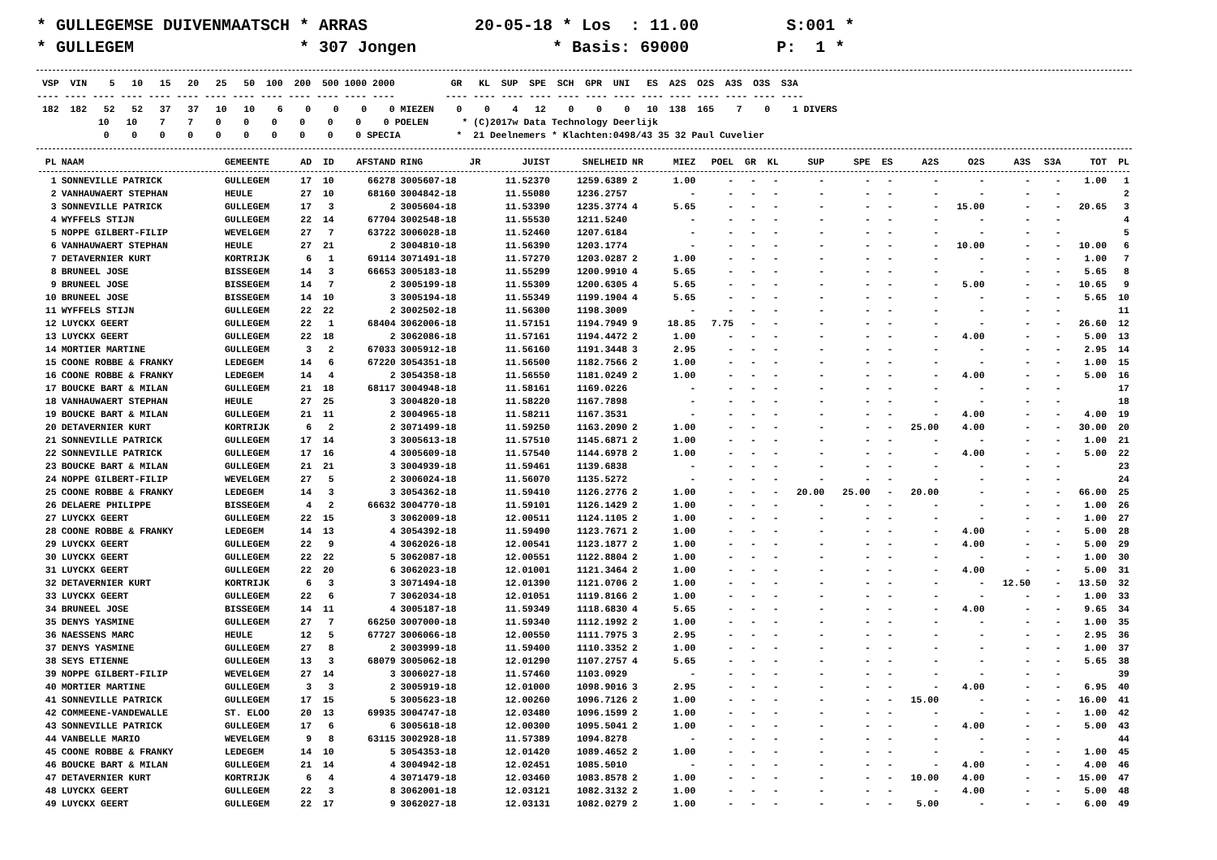* GULLEGEMSE DUIVENMAATSCH * ARRAS           20-05-18 * Los  : 11.00         S:001 *
* GULLEGEM                 * 307 Jongen              * Basis: 69000         P:  1 *
 VSP  VIN    5   10   15   20   25   50  100  200  500 1000 2000          GR   KL  SUP  SPE  SCH  GPR  UNI   ES  A2S  O2S  A3S  O3S  S3A
---- ---- ---- ---- ---- ---- ---- ---- ---- ---- ---- ---- ----         ---- ---- ---- ---- ---- ---- ---- ---- ---- ---- ---- ---- ----
 182  182   52   52   37   37   10   10    6    0    0    0    0 MIEZEN    0    0    4   12    0    0    0   10  138  165    7    0    1 DIVERS
           10   10    7    7    0    0    0    0    0    0    0 POELEN      * (C)2017w Data Technology Deerlijk
            0    0    0    0    0    0    0    0    0    0 SPECIA          *  21 Deelnemers * Klachten:0498/43 35 32 Paul Cuvelier
| PL | NAAM | GEMEENTE | AD | ID | AFSTAND | RING | JR | JUIST | SNELHEID | NR | MIEZ | POEL | GR | KL | SUP | SPE | ES | A2S | O2S | A3S | S3A | TOT | PL |
| --- | --- | --- | --- | --- | --- | --- | --- | --- | --- | --- | --- | --- | --- | --- | --- | --- | --- | --- | --- | --- | --- | --- | --- |
| 1 | SONNEVILLE PATRICK | GULLEGEM | 17 | 10 | 66278 | 3005607-18 | | 11.52370 | 1259.6389 | 2 | 1.00 | - | - | - | - | - | - | - | - | - | - | 1.00 | 1 |
| 2 | VANHAUWAERT STEPHAN | HEULE | 27 | 10 | 68160 | 3004842-18 | | 11.55080 | 1236.2757 | | - | - | - | - | - | - | - | - | - | - | - | | 2 |
| 3 | SONNEVILLE PATRICK | GULLEGEM | 17 | 3 | 2 | 3005604-18 | | 11.53390 | 1235.3774 | 4 | 5.65 | - | - | - | - | - | - | - | 15.00 | - | - | 20.65 | 3 |
| 4 | WYFFELS STIJN | GULLEGEM | 22 | 14 | 67704 | 3002548-18 | | 11.55530 | 1211.5240 | | - | - | - | - | - | - | - | - | - | - | - | | 4 |
| 5 | NOPPE GILBERT-FILIP | WEVELGEM | 27 | 7 | 63722 | 3006028-18 | | 11.52460 | 1207.6184 | | - | - | - | - | - | - | - | - | - | - | - | | 5 |
| 6 | VANHAUWAERT STEPHAN | HEULE | 27 | 21 | 2 | 3004810-18 | | 11.56390 | 1203.1774 | | - | - | - | - | - | - | - | - | 10.00 | - | - | 10.00 | 6 |
| 7 | DETAVERNIER KURT | KORTRIJK | 6 | 1 | 69114 | 3071491-18 | | 11.57270 | 1203.0287 | 2 | 1.00 | - | - | - | - | - | - | - | - | - | - | 1.00 | 7 |
| 8 | BRUNEEL JOSE | BISSEGEM | 14 | 3 | 66653 | 3005183-18 | | 11.55299 | 1200.9910 | 4 | 5.65 | - | - | - | - | - | - | - | - | - | - | 5.65 | 8 |
| 9 | BRUNEEL JOSE | BISSEGEM | 14 | 7 | 2 | 3005199-18 | | 11.55309 | 1200.6305 | 4 | 5.65 | - | - | - | - | - | - | - | 5.00 | - | - | 10.65 | 9 |
| 10 | BRUNEEL JOSE | BISSEGEM | 14 | 10 | 3 | 3005194-18 | | 11.55349 | 1199.1904 | 4 | 5.65 | - | - | - | - | - | - | - | - | - | - | 5.65 | 10 |
| 11 | WYFFELS STIJN | GULLEGEM | 22 | 22 | 2 | 3002502-18 | | 11.56300 | 1198.3009 | | - | - | - | - | - | - | - | - | - | - | - | | 11 |
| 12 | LUYCKX GEERT | GULLEGEM | 22 | 1 | 68404 | 3062006-18 | | 11.57151 | 1194.7949 | 9 | 18.85 | 7.75 | - | - | - | - | - | - | - | - | - | 26.60 | 12 |
| 13 | LUYCKX GEERT | GULLEGEM | 22 | 18 | 2 | 3062086-18 | | 11.57161 | 1194.4472 | 2 | 1.00 | - | - | - | - | - | - | - | 4.00 | - | - | 5.00 | 13 |
| 14 | MORTIER MARTINE | GULLEGEM | 3 | 2 | 67033 | 3005912-18 | | 11.56160 | 1191.3448 | 3 | 2.95 | - | - | - | - | - | - | - | - | - | - | 2.95 | 14 |
| 15 | COONE ROBBE & FRANKY | LEDEGEM | 14 | 6 | 67220 | 3054351-18 | | 11.56500 | 1182.7566 | 2 | 1.00 | - | - | - | - | - | - | - | - | - | - | 1.00 | 15 |
| 16 | COONE ROBBE & FRANKY | LEDEGEM | 14 | 4 | 2 | 3054358-18 | | 11.56550 | 1181.0249 | 2 | 1.00 | - | - | - | - | - | - | - | 4.00 | - | - | 5.00 | 16 |
| 17 | BOUCKE BART & MILAN | GULLEGEM | 21 | 18 | 68117 | 3004948-18 | | 11.58161 | 1169.0226 | | - | - | - | - | - | - | - | - | - | - | - | | 17 |
| 18 | VANHAUWAERT STEPHAN | HEULE | 27 | 25 | 3 | 3004820-18 | | 11.58220 | 1167.7898 | | - | - | - | - | - | - | - | - | - | - | - | | 18 |
| 19 | BOUCKE BART & MILAN | GULLEGEM | 21 | 11 | 2 | 3004965-18 | | 11.58211 | 1167.3531 | | - | - | - | - | - | - | - | - | 4.00 | - | - | 4.00 | 19 |
| 20 | DETAVERNIER KURT | KORTRIJK | 6 | 2 | 2 | 3071499-18 | | 11.59250 | 1163.2090 | 2 | 1.00 | - | - | - | - | - | - | 25.00 | 4.00 | - | - | 30.00 | 20 |
| 21 | SONNEVILLE PATRICK | GULLEGEM | 17 | 14 | 3 | 3005613-18 | | 11.57510 | 1145.6871 | 2 | 1.00 | - | - | - | - | - | - | - | - | - | - | 1.00 | 21 |
| 22 | SONNEVILLE PATRICK | GULLEGEM | 17 | 16 | 4 | 3005609-18 | | 11.57540 | 1144.6978 | 2 | 1.00 | - | - | - | - | - | - | - | 4.00 | - | - | 5.00 | 22 |
| 23 | BOUCKE BART & MILAN | GULLEGEM | 21 | 21 | 3 | 3004939-18 | | 11.59461 | 1139.6838 | | - | - | - | - | - | - | - | - | - | - | - | | 23 |
| 24 | NOPPE GILBERT-FILIP | WEVELGEM | 27 | 5 | 2 | 3006024-18 | | 11.56070 | 1135.5272 | | - | - | - | - | - | - | - | - | - | - | - | | 24 |
| 25 | COONE ROBBE & FRANKY | LEDEGEM | 14 | 3 | 3 | 3054362-18 | | 11.59410 | 1126.2776 | 2 | 1.00 | - | - | - | 20.00 | 25.00 | - | 20.00 | - | - | - | 66.00 | 25 |
| 26 | DELAERE PHILIPPE | BISSEGEM | 4 | 2 | 66632 | 3004770-18 | | 11.59101 | 1126.1429 | 2 | 1.00 | - | - | - | - | - | - | - | - | - | - | 1.00 | 26 |
| 27 | LUYCKX GEERT | GULLEGEM | 22 | 15 | 3 | 3062009-18 | | 12.00511 | 1124.1105 | 2 | 1.00 | - | - | - | - | - | - | - | - | - | - | 1.00 | 27 |
| 28 | COONE ROBBE & FRANKY | LEDEGEM | 14 | 13 | 4 | 3054392-18 | | 11.59490 | 1123.7671 | 2 | 1.00 | - | - | - | - | - | - | - | 4.00 | - | - | 5.00 | 28 |
| 29 | LUYCKX GEERT | GULLEGEM | 22 | 9 | 4 | 3062026-18 | | 12.00541 | 1123.1877 | 2 | 1.00 | - | - | - | - | - | - | - | 4.00 | - | - | 5.00 | 29 |
| 30 | LUYCKX GEERT | GULLEGEM | 22 | 22 | 5 | 3062087-18 | | 12.00551 | 1122.8804 | 2 | 1.00 | - | - | - | - | - | - | - | - | - | - | 1.00 | 30 |
| 31 | LUYCKX GEERT | GULLEGEM | 22 | 20 | 6 | 3062023-18 | | 12.01001 | 1121.3464 | 2 | 1.00 | - | - | - | - | - | - | - | 4.00 | - | - | 5.00 | 31 |
| 32 | DETAVERNIER KURT | KORTRIJK | 6 | 3 | 3 | 3071494-18 | | 12.01390 | 1121.0706 | 2 | 1.00 | - | - | - | - | - | - | - | - | 12.50 | - | 13.50 | 32 |
| 33 | LUYCKX GEERT | GULLEGEM | 22 | 6 | 7 | 3062034-18 | | 12.01051 | 1119.8166 | 2 | 1.00 | - | - | - | - | - | - | - | - | - | - | 1.00 | 33 |
| 34 | BRUNEEL JOSE | BISSEGEM | 14 | 11 | 4 | 3005187-18 | | 11.59349 | 1118.6830 | 4 | 5.65 | - | - | - | - | - | - | - | 4.00 | - | - | 9.65 | 34 |
| 35 | DENYS YASMINE | GULLEGEM | 27 | 7 | 66250 | 3007000-18 | | 11.59340 | 1112.1992 | 2 | 1.00 | - | - | - | - | - | - | - | - | - | - | 1.00 | 35 |
| 36 | NAESSENS MARC | HEULE | 12 | 5 | 67727 | 3006066-18 | | 12.00550 | 1111.7975 | 3 | 2.95 | - | - | - | - | - | - | - | - | - | - | 2.95 | 36 |
| 37 | DENYS YASMINE | GULLEGEM | 27 | 8 | 2 | 3003999-18 | | 11.59400 | 1110.3352 | 2 | 1.00 | - | - | - | - | - | - | - | - | - | - | 1.00 | 37 |
| 38 | SEYS ETIENNE | GULLEGEM | 13 | 3 | 68079 | 3005062-18 | | 12.01290 | 1107.2757 | 4 | 5.65 | - | - | - | - | - | - | - | - | - | - | 5.65 | 38 |
| 39 | NOPPE GILBERT-FILIP | WEVELGEM | 27 | 14 | 3 | 3006027-18 | | 11.57460 | 1103.0929 | | - | - | - | - | - | - | - | - | - | - | - | | 39 |
| 40 | MORTIER MARTINE | GULLEGEM | 3 | 3 | 2 | 3005919-18 | | 12.01000 | 1098.9016 | 3 | 2.95 | - | - | - | - | - | - | - | 4.00 | - | - | 6.95 | 40 |
| 41 | SONNEVILLE PATRICK | GULLEGEM | 17 | 15 | 5 | 3005623-18 | | 12.00260 | 1096.7126 | 2 | 1.00 | - | - | - | - | - | - | 15.00 | - | - | - | 16.00 | 41 |
| 42 | COMMEENE-VANDEWALLE | ST. ELOO | 20 | 13 | 69935 | 3004747-18 | | 12.03480 | 1096.1599 | 2 | 1.00 | - | - | - | - | - | - | - | - | - | - | 1.00 | 42 |
| 43 | SONNEVILLE PATRICK | GULLEGEM | 17 | 6 | 6 | 3005618-18 | | 12.00300 | 1095.5041 | 2 | 1.00 | - | - | - | - | - | - | - | 4.00 | - | - | 5.00 | 43 |
| 44 | VANBELLE MARIO | WEVELGEM | 9 | 8 | 63115 | 3002928-18 | | 11.57389 | 1094.8278 | | - | - | - | - | - | - | - | - | - | - | - | | 44 |
| 45 | COONE ROBBE & FRANKY | LEDEGEM | 14 | 10 | 5 | 3054353-18 | | 12.01420 | 1089.4652 | 2 | 1.00 | - | - | - | - | - | - | - | - | - | - | 1.00 | 45 |
| 46 | BOUCKE BART & MILAN | GULLEGEM | 21 | 14 | 4 | 3004942-18 | | 12.02451 | 1085.5010 | | - | - | - | - | - | - | - | - | 4.00 | - | - | 4.00 | 46 |
| 47 | DETAVERNIER KURT | KORTRIJK | 6 | 4 | 4 | 3071479-18 | | 12.03460 | 1083.8578 | 2 | 1.00 | - | - | - | - | - | - | 10.00 | 4.00 | - | - | 15.00 | 47 |
| 48 | LUYCKX GEERT | GULLEGEM | 22 | 3 | 8 | 3062001-18 | | 12.03121 | 1082.3132 | 2 | 1.00 | - | - | - | - | - | - | - | 4.00 | - | - | 5.00 | 48 |
| 49 | LUYCKX GEERT | GULLEGEM | 22 | 17 | 9 | 3062027-18 | | 12.03131 | 1082.0279 | 2 | 1.00 | - | - | - | - | - | - | 5.00 | - | - | - | 6.00 | 49 |